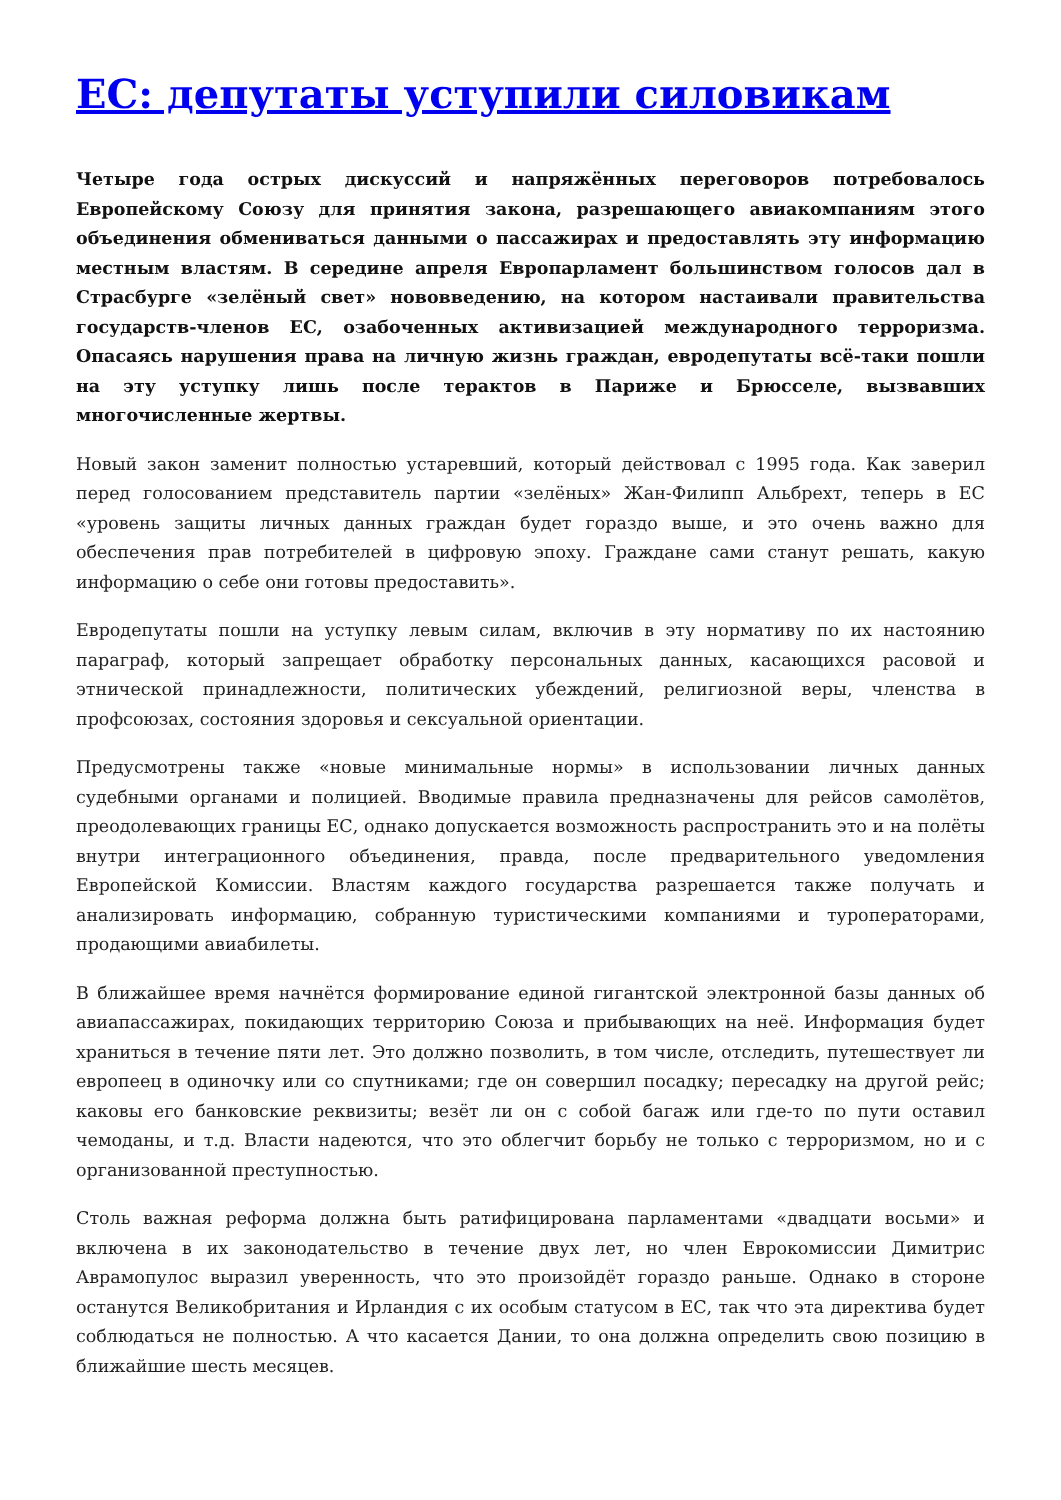ЕС: депутаты уступили силовикам
Четыре года острых дискуссий и напряжённых переговоров потребовалось Европейскому Союзу для принятия закона, разрешающего авиакомпаниям этого объединения обмениваться данными о пассажирах и предоставлять эту информацию местным властям. В середине апреля Европарламент большинством голосов дал в Страсбурге «зелёный свет» нововведению, на котором настаивали правительства государств-членов ЕС, озабоченных активизацией международного терроризма. Опасаясь нарушения права на личную жизнь граждан, евродепутаты всё-таки пошли на эту уступку лишь после терактов в Париже и Брюсселе, вызвавших многочисленные жертвы.
Новый закон заменит полностью устаревший, который действовал с 1995 года. Как заверил перед голосованием представитель партии «зелёных» Жан-Филипп Альбрехт, теперь в ЕС «уровень защиты личных данных граждан будет гораздо выше, и это очень важно для обеспечения прав потребителей в цифровую эпоху. Граждане сами станут решать, какую информацию о себе они готовы предоставить».
Евродепутаты пошли на уступку левым силам, включив в эту нормативу по их настоянию параграф, который запрещает обработку персональных данных, касающихся расовой и этнической принадлежности, политических убеждений, религиозной веры, членства в профсоюзах, состояния здоровья и сексуальной ориентации.
Предусмотрены также «новые минимальные нормы» в использовании личных данных судебными органами и полицией. Вводимые правила предназначены для рейсов самолётов, преодолевающих границы ЕС, однако допускается возможность распространить это и на полёты внутри интеграционного объединения, правда, после предварительного уведомления Европейской Комиссии. Властям каждого государства разрешается также получать и анализировать информацию, собранную туристическими компаниями и туроператорами, продающими авиабилеты.
В ближайшее время начнётся формирование единой гигантской электронной базы данных об авиапассажирах, покидающих территорию Союза и прибывающих на неё. Информация будет храниться в течение пяти лет. Это должно позволить, в том числе, отследить, путешествует ли европеец в одиночку или со спутниками; где он совершил посадку; пересадку на другой рейс; каковы его банковские реквизиты; везёт ли он с собой багаж или где-то по пути оставил чемоданы, и т.д. Власти надеются, что это облегчит борьбу не только с терроризмом, но и с организованной преступностью.
Столь важная реформа должна быть ратифицирована парламентами «двадцати восьми» и включена в их законодательство в течение двух лет, но член Еврокомиссии Димитрис Аврамопулос выразил уверенность, что это произойдёт гораздо раньше. Однако в стороне останутся Великобритания и Ирландия с их особым статусом в ЕС, так что эта директива будет соблюдаться не полностью. А что касается Дании, то она должна определить свою позицию в ближайшие шесть месяцев.